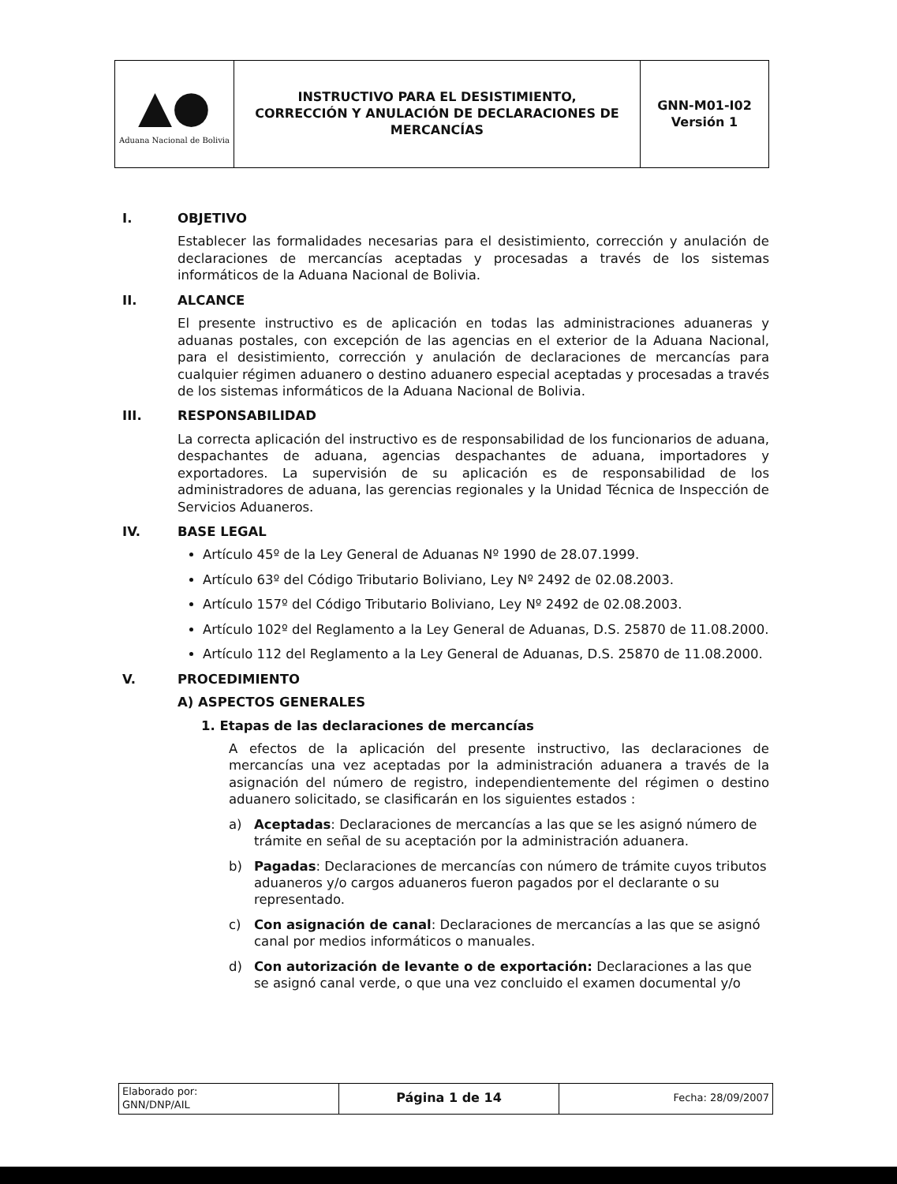| ▲● Aduana Nacional de Bolivia | INSTRUCTIVO PARA EL DESISTIMIENTO, CORRECCIÓN Y ANULACIÓN DE DECLARACIONES DE MERCANCÍAS | GNN-M01-I02 Versión 1 |
I. OBJETIVO
Establecer las formalidades necesarias para el desistimiento, corrección y anulación de declaraciones de mercancías aceptadas y procesadas a través de los sistemas informáticos de la Aduana Nacional de Bolivia.
II. ALCANCE
El presente instructivo es de aplicación en todas las administraciones aduaneras y aduanas postales, con excepción de las agencias en el exterior de la Aduana Nacional, para el desistimiento, corrección y anulación de declaraciones de mercancías para cualquier régimen aduanero o destino aduanero especial aceptadas y procesadas a través de los sistemas informáticos de la Aduana Nacional de Bolivia.
III. RESPONSABILIDAD
La correcta aplicación del instructivo es de responsabilidad de los funcionarios de aduana, despachantes de aduana, agencias despachantes de aduana, importadores y exportadores. La supervisión de su aplicación es de responsabilidad de los administradores de aduana, las gerencias regionales y la Unidad Técnica de Inspección de Servicios Aduaneros.
IV. BASE LEGAL
Artículo 45º de la Ley General de Aduanas Nº 1990 de 28.07.1999.
Artículo 63º del Código Tributario Boliviano, Ley Nº 2492 de 02.08.2003.
Artículo 157º del Código Tributario Boliviano, Ley Nº 2492 de 02.08.2003.
Artículo 102º del Reglamento a la Ley General de Aduanas, D.S. 25870 de 11.08.2000.
Artículo 112 del Reglamento a la Ley General de Aduanas, D.S. 25870 de 11.08.2000.
V. PROCEDIMIENTO
A) ASPECTOS GENERALES
1. Etapas de las declaraciones de mercancías
A efectos de la aplicación del presente instructivo, las declaraciones de mercancías una vez aceptadas por la administración aduanera a través de la asignación del número de registro, independientemente del régimen o destino aduanero solicitado, se clasificarán en los siguientes estados :
a) Aceptadas: Declaraciones de mercancías a las que se les asignó número de trámite en señal de su aceptación por la administración aduanera.
b) Pagadas: Declaraciones de mercancías con número de trámite cuyos tributos aduaneros y/o cargos aduaneros fueron pagados por el declarante o su representado.
c) Con asignación de canal: Declaraciones de mercancías a las que se asignó canal por medios informáticos o manuales.
d) Con autorización de levante o de exportación: Declaraciones a las que se asignó canal verde, o que una vez concluido el examen documental y/o
| Elaborado por: GNN/DNP/AIL | Página 1 de 14 | Fecha: 28/09/2007 |